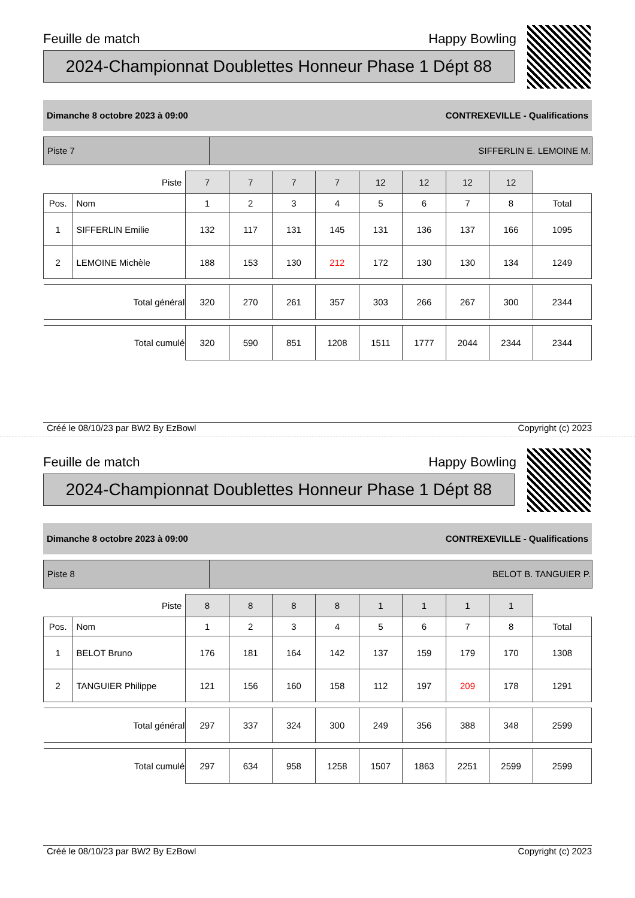Feuille de match Happy Bowling
2024-Championnat Doublettes Honneur Phase 1 Dépt 88
Dimanche 8 octobre 2023 à 09:00 CONTREXEVILLE - Qualifications
Piste 7 SIFFERLIN E. LEMOINE M.
| Piste | | 7 | 7 | 7 | 7 | 12 | 12 | 12 | 12 | |
| Pos. | Nom | 1 | 2 | 3 | 4 | 5 | 6 | 7 | 8 | Total |
| 1 | SIFFERLIN Emilie | 132 | 117 | 131 | 145 | 131 | 136 | 137 | 166 | 1095 |
| 2 | LEMOINE Michèle | 188 | 153 | 130 | 212 | 172 | 130 | 130 | 134 | 1249 |
| Total général | | 320 | 270 | 261 | 357 | 303 | 266 | 267 | 300 | 2344 |
| Total cumulé | | 320 | 590 | 851 | 1208 | 1511 | 1777 | 2044 | 2344 | 2344 |
Créé le 08/10/23 par BW2 By EzBowl Copyright (c) 2023
Feuille de match Happy Bowling
2024-Championnat Doublettes Honneur Phase 1 Dépt 88
Dimanche 8 octobre 2023 à 09:00 CONTREXEVILLE - Qualifications
Piste 8 BELOT B. TANGUIER P.
| Piste | | 8 | 8 | 8 | 8 | 1 | 1 | 1 | 1 | |
| Pos. | Nom | 1 | 2 | 3 | 4 | 5 | 6 | 7 | 8 | Total |
| 1 | BELOT Bruno | 176 | 181 | 164 | 142 | 137 | 159 | 179 | 170 | 1308 |
| 2 | TANGUIER Philippe | 121 | 156 | 160 | 158 | 112 | 197 | 209 | 178 | 1291 |
| Total général | | 297 | 337 | 324 | 300 | 249 | 356 | 388 | 348 | 2599 |
| Total cumulé | | 297 | 634 | 958 | 1258 | 1507 | 1863 | 2251 | 2599 | 2599 |
Créé le 08/10/23 par BW2 By EzBowl Copyright (c) 2023